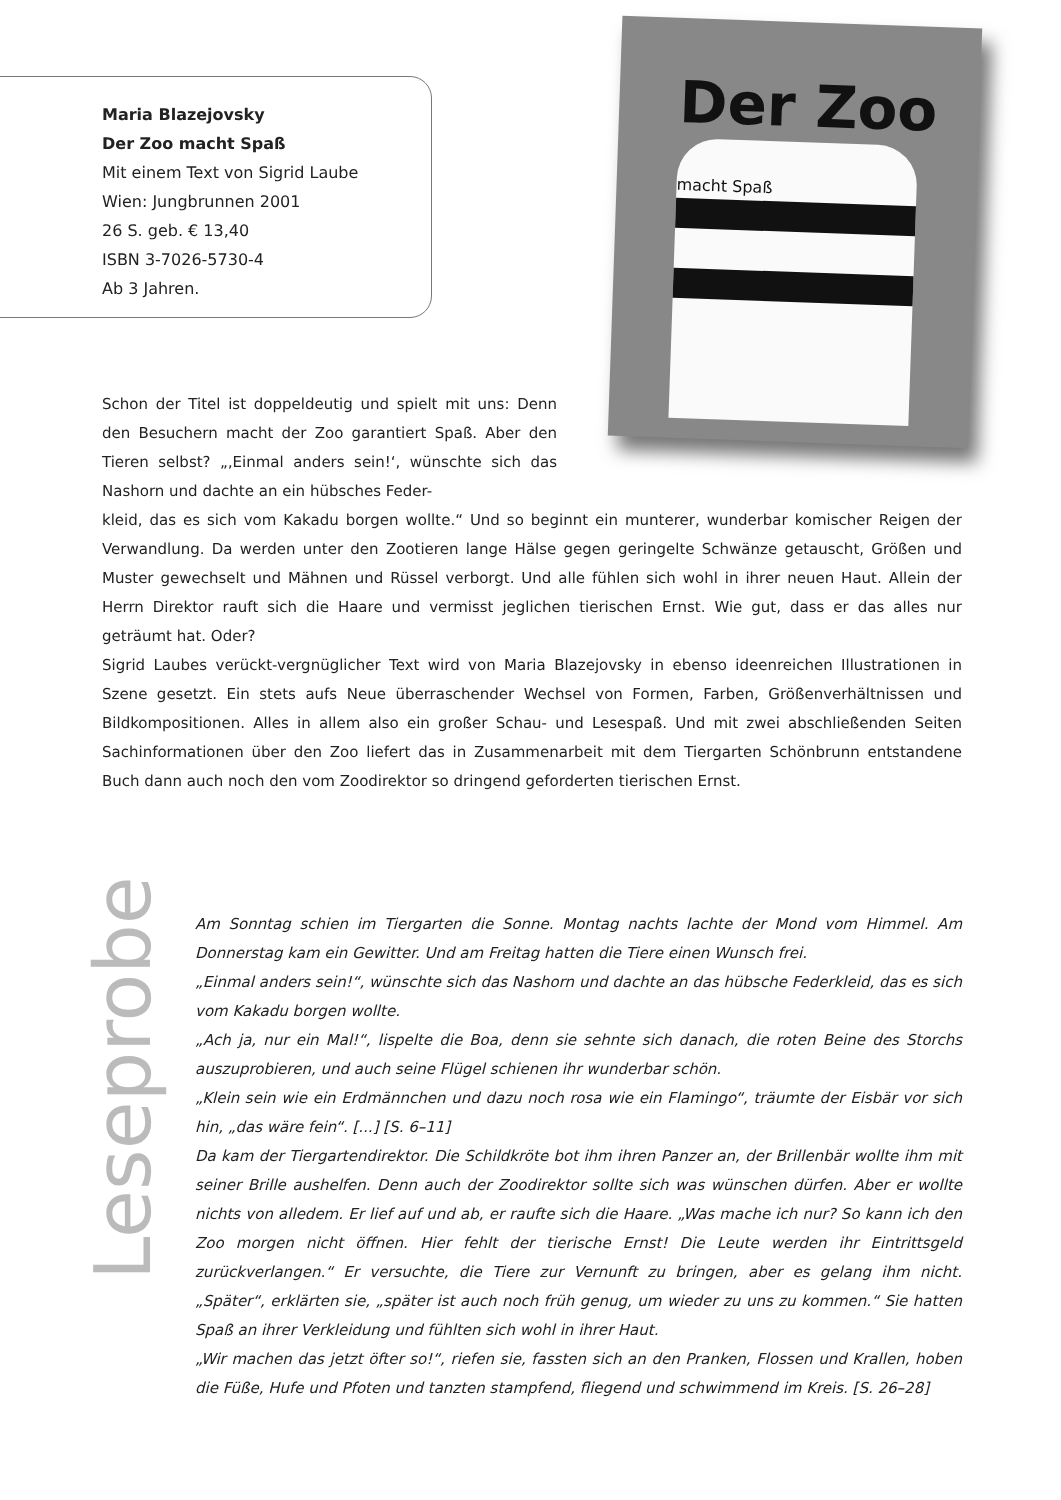Maria Blazejovsky
Der Zoo macht Spaß
Mit einem Text von Sigrid Laube
Wien: Jungbrunnen 2001
26 S. geb. € 13,40
ISBN 3-7026-5730-4
Ab 3 Jahren.
Der Zoo macht Spaß
Schon der Titel ist doppeldeutig und spielt mit uns: Denn den Besuchern macht der Zoo garantiert Spaß. Aber den Tieren selbst? „‚Einmal anders sein!‘, wünschte sich das Nashorn und dachte an ein hübsches Feder-
kleid, das es sich vom Kakadu borgen wollte.“ Und so beginnt ein munterer, wunderbar komischer Reigen der Verwandlung. Da werden unter den Zootieren lange Hälse gegen geringelte Schwänze getauscht, Größen und Muster gewechselt und Mähnen und Rüssel verborgt. Und alle fühlen sich wohl in ihrer neuen Haut. Allein der Herrn Direktor rauft sich die Haare und vermisst jeglichen tierischen Ernst. Wie gut, dass er das alles nur geträumt hat. Oder?
Sigrid Laubes verückt-vergnüglicher Text wird von Maria Blazejovsky in ebenso ideenreichen Illustrationen in Szene gesetzt. Ein stets aufs Neue überraschender Wechsel von Formen, Farben, Größenverhältnissen und Bildkompositionen. Alles in allem also ein großer Schau- und Lesespaß. Und mit zwei abschließenden Seiten Sachinformationen über den Zoo liefert das in Zusammenarbeit mit dem Tiergarten Schönbrunn entstandene Buch dann auch noch den vom Zoodirektor so dringend geforderten tierischen Ernst.
Leseprobe
Am Sonntag schien im Tiergarten die Sonne. Montag nachts lachte der Mond vom Himmel. Am Donnerstag kam ein Gewitter. Und am Freitag hatten die Tiere einen Wunsch frei.
„Einmal anders sein!“, wünschte sich das Nashorn und dachte an das hübsche Federkleid, das es sich vom Kakadu borgen wollte.
„Ach ja, nur ein Mal!“, lispelte die Boa, denn sie sehnte sich danach, die roten Beine des Storchs auszuprobieren, und auch seine Flügel schienen ihr wunderbar schön.
„Klein sein wie ein Erdmännchen und dazu noch rosa wie ein Flamingo“, träumte der Eisbär vor sich hin, „das wäre fein“. [...] [S. 6–11]
Da kam der Tiergartendirektor. Die Schildkröte bot ihm ihren Panzer an, der Brillenbär wollte ihm mit seiner Brille aushelfen. Denn auch der Zoodirektor sollte sich was wünschen dürfen. Aber er wollte nichts von alledem. Er lief auf und ab, er raufte sich die Haare. „Was mache ich nur? So kann ich den Zoo morgen nicht öffnen. Hier fehlt der tierische Ernst! Die Leute werden ihr Eintrittsgeld zurückverlangen.“ Er versuchte, die Tiere zur Vernunft zu bringen, aber es gelang ihm nicht. „Später“, erklärten sie, „später ist auch noch früh genug, um wieder zu uns zu kommen.“ Sie hatten Spaß an ihrer Verkleidung und fühlten sich wohl in ihrer Haut.
„Wir machen das jetzt öfter so!“, riefen sie, fassten sich an den Pranken, Flossen und Krallen, hoben die Füße, Hufe und Pfoten und tanzten stampfend, fliegend und schwimmend im Kreis. [S. 26–28]